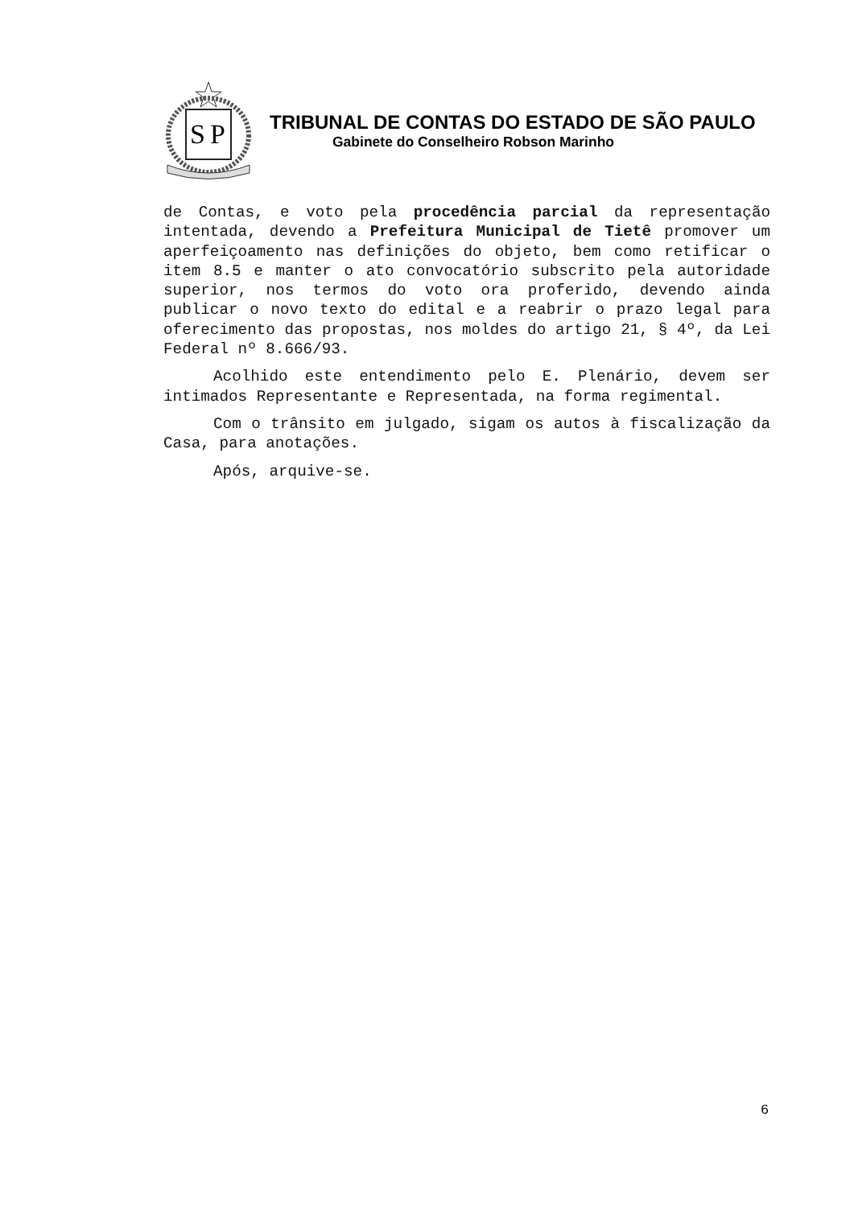S
P
TRIBUNAL DE CONTAS DO ESTADO DE SÃO PAULO
Gabinete do Conselheiro Robson Marinho
de Contas, e voto pela procedência parcial da representação intentada, devendo a Prefeitura Municipal de Tietê promover um aperfeiçoamento nas definições do objeto, bem como retificar o item 8.5 e manter o ato convocatório subscrito pela autoridade superior, nos termos do voto ora proferido, devendo ainda publicar o novo texto do edital e a reabrir o prazo legal para oferecimento das propostas, nos moldes do artigo 21, § 4º, da Lei Federal nº 8.666/93.
Acolhido este entendimento pelo E. Plenário, devem ser intimados Representante e Representada, na forma regimental.
Com o trânsito em julgado, sigam os autos à fiscalização da Casa, para anotações.
Após, arquive-se.
6